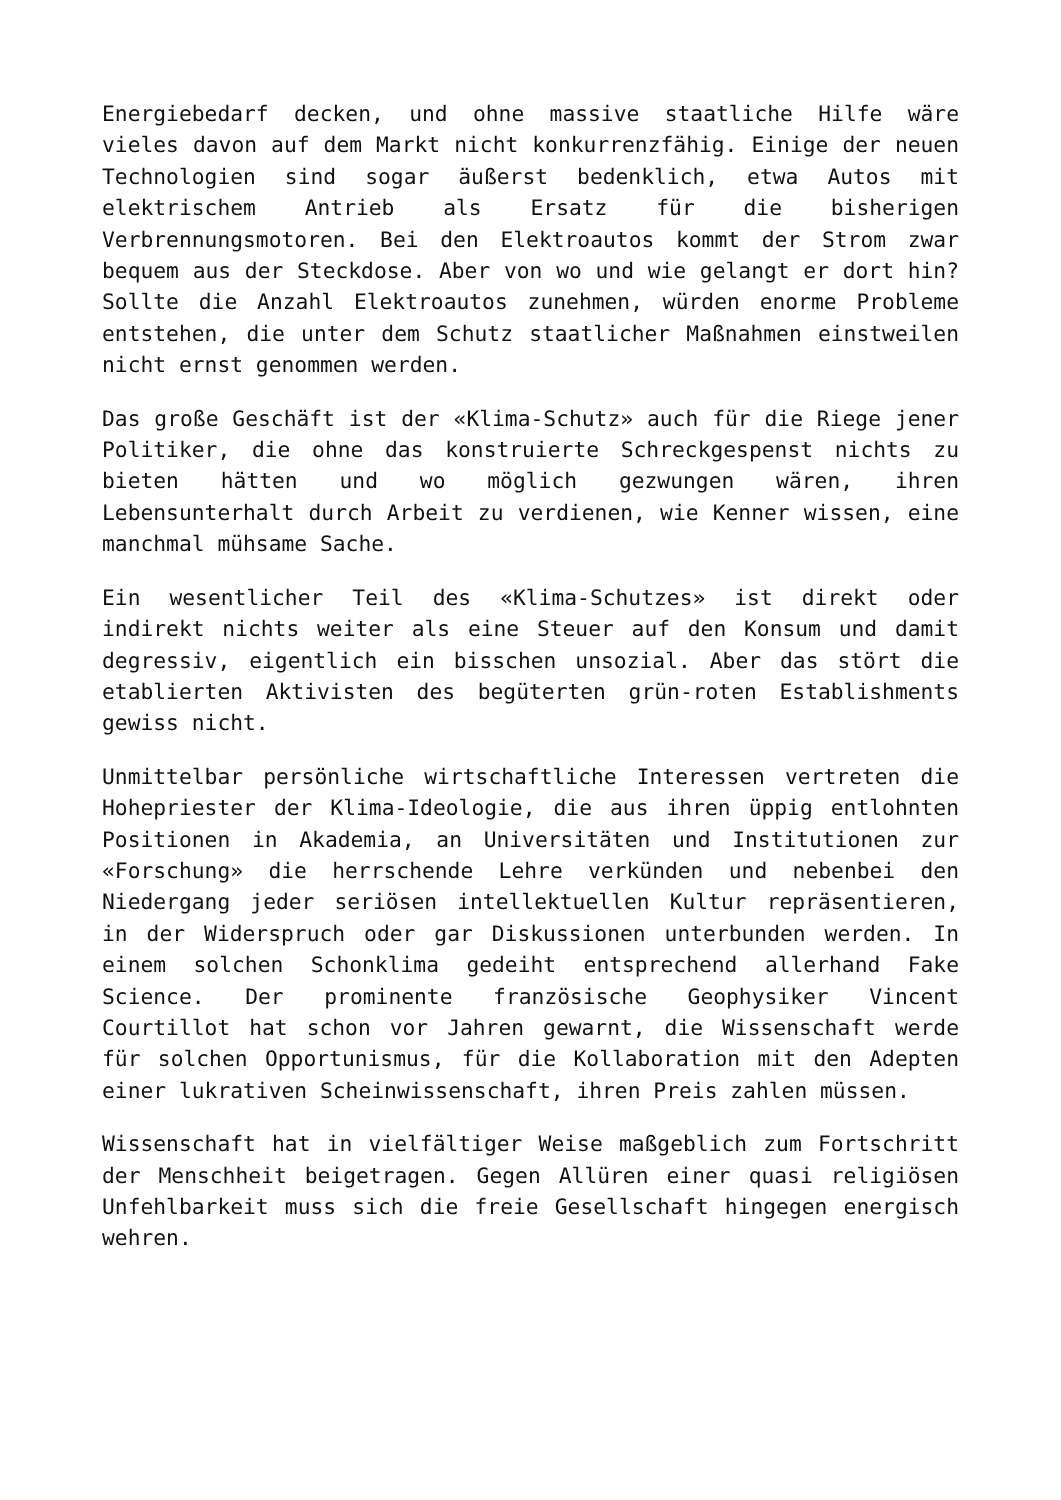Energiebedarf decken, und ohne massive staatliche Hilfe wäre vieles davon auf dem Markt nicht konkurrenzfähig. Einige der neuen Technologien sind sogar äußerst bedenklich, etwa Autos mit elektrischem Antrieb als Ersatz für die bisherigen Verbrennungsmotoren. Bei den Elektroautos kommt der Strom zwar bequem aus der Steckdose. Aber von wo und wie gelangt er dort hin? Sollte die Anzahl Elektroautos zunehmen, würden enorme Probleme entstehen, die unter dem Schutz staatlicher Maßnahmen einstweilen nicht ernst genommen werden.
Das große Geschäft ist der «Klima-Schutz» auch für die Riege jener Politiker, die ohne das konstruierte Schreckgespenst nichts zu bieten hätten und wo möglich gezwungen wären, ihren Lebensunterhalt durch Arbeit zu verdienen, wie Kenner wissen, eine manchmal mühsame Sache.
Ein wesentlicher Teil des «Klima-Schutzes» ist direkt oder indirekt nichts weiter als eine Steuer auf den Konsum und damit degressiv, eigentlich ein bisschen unsozial. Aber das stört die etablierten Aktivisten des begüterten grün-roten Establishments gewiss nicht.
Unmittelbar persönliche wirtschaftliche Interessen vertreten die Hohepriester der Klima-Ideologie, die aus ihren üppig entlohnten Positionen in Akademia, an Universitäten und Institutionen zur «Forschung» die herrschende Lehre verkünden und nebenbei den Niedergang jeder seriösen intellektuellen Kultur repräsentieren, in der Widerspruch oder gar Diskussionen unterbunden werden. In einem solchen Schonklima gedeiht entsprechend allerhand Fake Science. Der prominente französische Geophysiker Vincent Courtillot hat schon vor Jahren gewarnt, die Wissenschaft werde für solchen Opportunismus, für die Kollaboration mit den Adepten einer lukrativen Scheinwissenschaft, ihren Preis zahlen müssen.
Wissenschaft hat in vielfältiger Weise maßgeblich zum Fortschritt der Menschheit beigetragen. Gegen Allüren einer quasi religiösen Unfehlbarkeit muss sich die freie Gesellschaft hingegen energisch wehren.